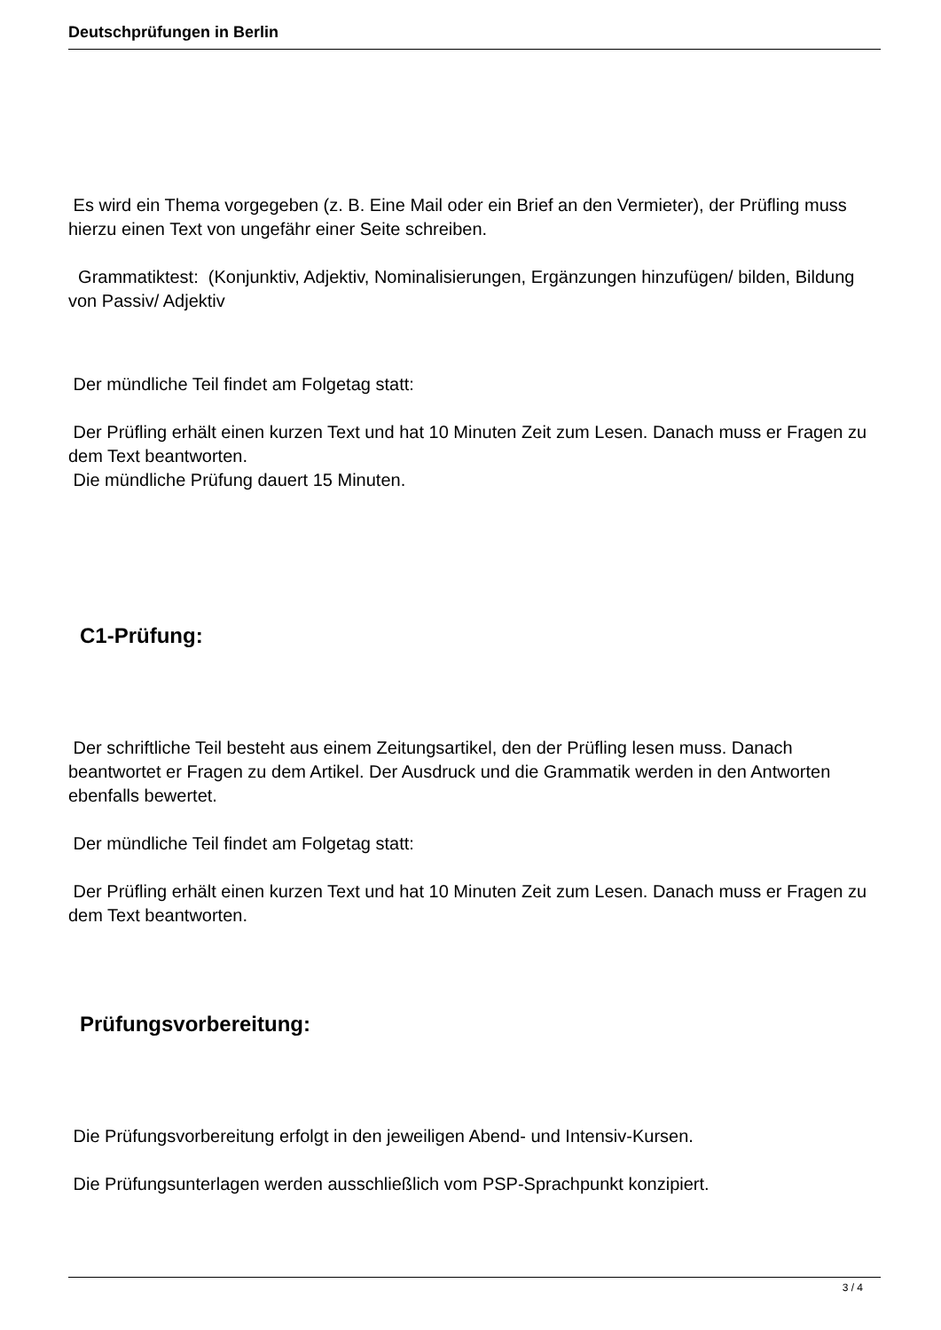Deutschprüfungen in Berlin
Es wird ein Thema vorgegeben (z. B. Eine Mail oder ein Brief an den Vermieter), der Prüfling muss hierzu einen Text von ungefähr einer Seite schreiben.
Grammatiktest: (Konjunktiv, Adjektiv, Nominalisierungen, Ergänzungen hinzufügen/ bilden, Bildung von Passiv/ Adjektiv
Der mündliche Teil findet am Folgetag statt:
Der Prüfling erhält einen kurzen Text und hat 10 Minuten Zeit zum Lesen. Danach muss er Fragen zu dem Text beantworten.
Die mündliche Prüfung dauert 15 Minuten.
C1-Prüfung:
Der schriftliche Teil besteht aus einem Zeitungsartikel, den der Prüfling lesen muss. Danach beantwortet er Fragen zu dem Artikel. Der Ausdruck und die Grammatik werden in den Antworten ebenfalls bewertet.
Der mündliche Teil findet am Folgetag statt:
Der Prüfling erhält einen kurzen Text und hat 10 Minuten Zeit zum Lesen. Danach muss er Fragen zu dem Text beantworten.
Prüfungsvorbereitung:
Die Prüfungsvorbereitung erfolgt in den jeweiligen Abend- und Intensiv-Kursen.
Die Prüfungsunterlagen werden ausschließlich vom PSP-Sprachpunkt konzipiert.
3 / 4